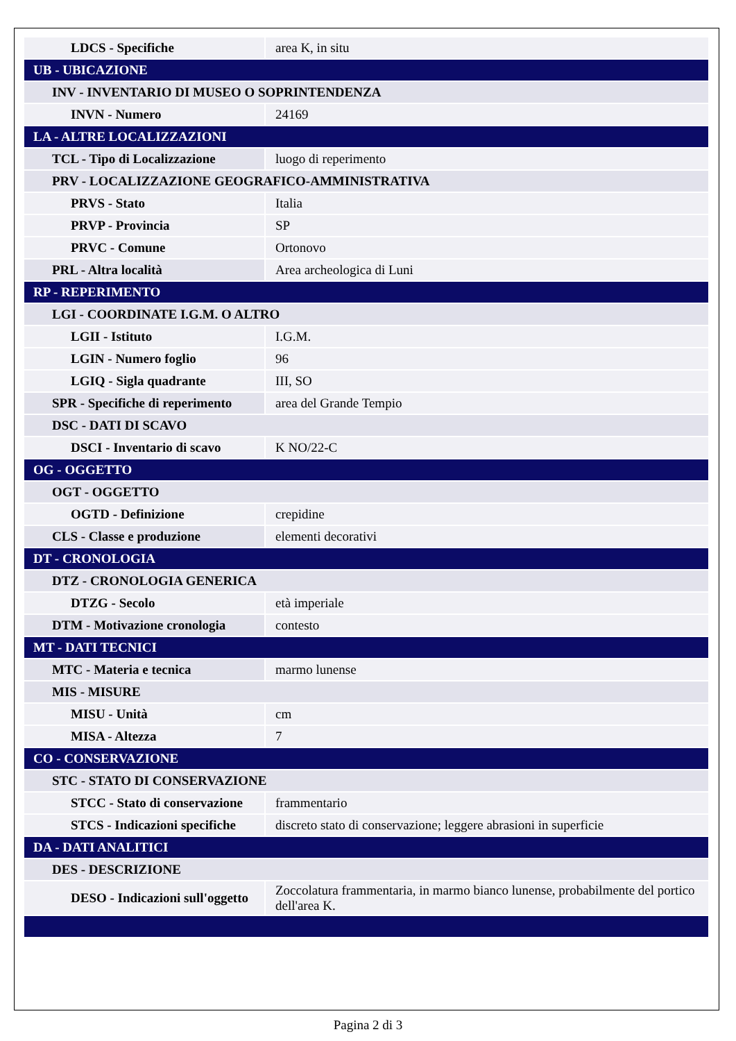| LDCS - Specifiche | area K, in situ |
| UB - UBICAZIONE | |
| INV - INVENTARIO DI MUSEO O SOPRINTENDENZA | |
| INVN - Numero | 24169 |
| LA - ALTRE LOCALIZZAZIONI | |
| TCL - Tipo di Localizzazione | luogo di reperimento |
| PRV - LOCALIZZAZIONE GEOGRAFICO-AMMINISTRATIVA | |
| PRVS - Stato | Italia |
| PRVP - Provincia | SP |
| PRVC - Comune | Ortonovo |
| PRL - Altra località | Area archeologica di Luni |
| RP - REPERIMENTO | |
| LGI - COORDINATE I.G.M. O ALTRO | |
| LGII - Istituto | I.G.M. |
| LGIN - Numero foglio | 96 |
| LGIQ - Sigla quadrante | III, SO |
| SPR - Specifiche di reperimento | area del Grande Tempio |
| DSC - DATI DI SCAVO | |
| DSCI - Inventario di scavo | K NO/22-C |
| OG - OGGETTO | |
| OGT - OGGETTO | |
| OGTD - Definizione | crepidine |
| CLS - Classe e produzione | elementi decorativi |
| DT - CRONOLOGIA | |
| DTZ - CRONOLOGIA GENERICA | |
| DTZG - Secolo | età imperiale |
| DTM - Motivazione cronologia | contesto |
| MT - DATI TECNICI | |
| MTC - Materia e tecnica | marmo lunense |
| MIS - MISURE | |
| MISU - Unità | cm |
| MISA - Altezza | 7 |
| CO - CONSERVAZIONE | |
| STC - STATO DI CONSERVAZIONE | |
| STCC - Stato di conservazione | frammentario |
| STCS - Indicazioni specifiche | discreto stato di conservazione; leggere abrasioni in superficie |
| DA - DATI ANALITICI | |
| DES - DESCRIZIONE | |
| DESO - Indicazioni sull'oggetto | Zoccolatura frammentaria, in marmo bianco lunense, probabilmente del portico dell'area K. |
Pagina 2 di 3